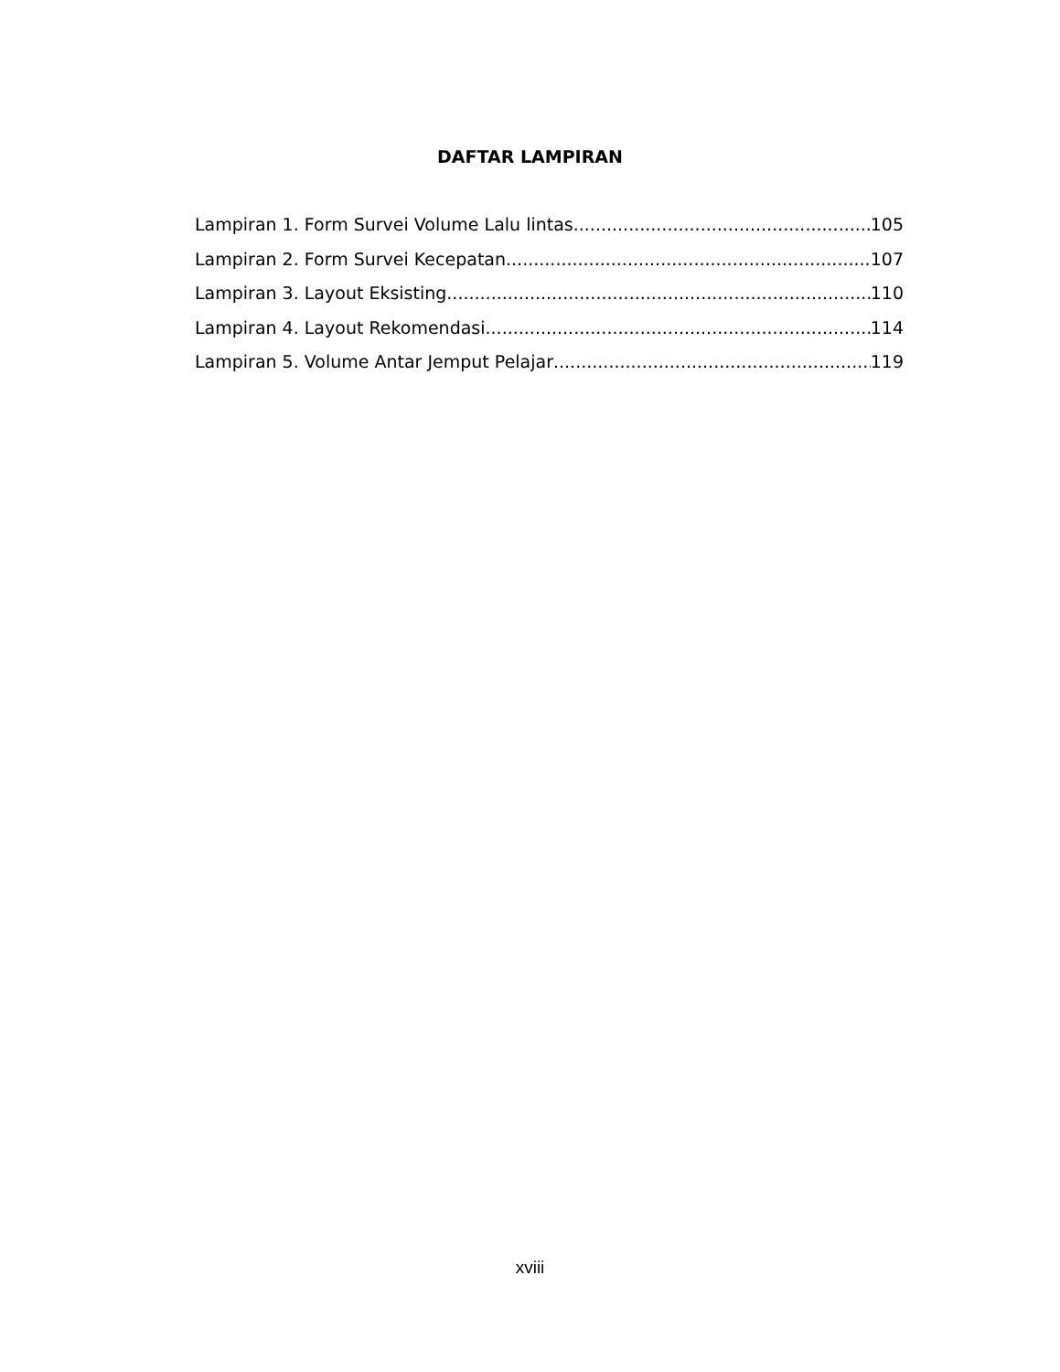DAFTAR LAMPIRAN
Lampiran 1. Form Survei Volume Lalu lintas 105
Lampiran 2. Form Survei Kecepatan 107
Lampiran 3. Layout Eksisting 110
Lampiran 4. Layout Rekomendasi 114
Lampiran 5. Volume Antar Jemput Pelajar 119
xviii